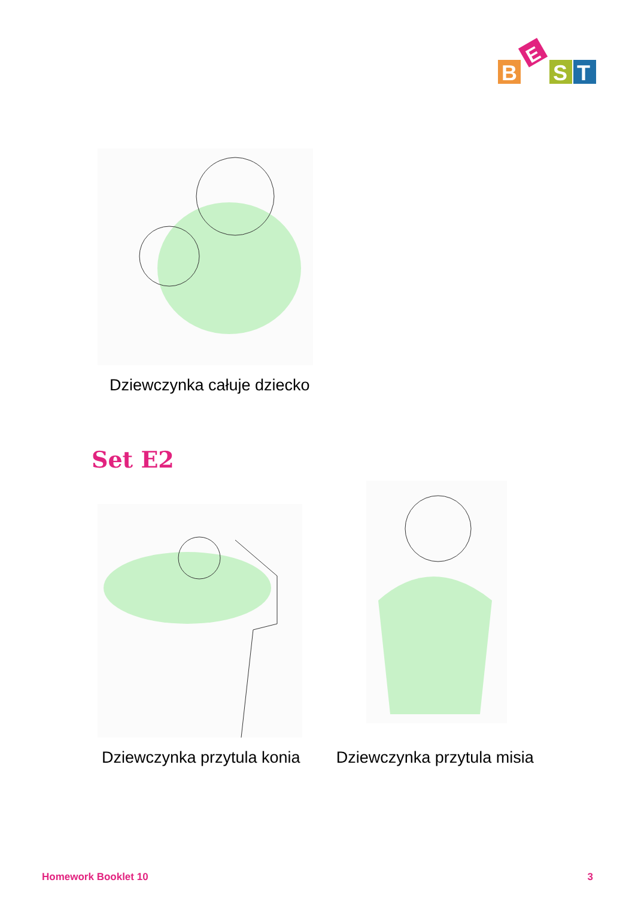B
E
S
T
Dziewczynka całuje dziecko
Set E2
Dziewczynka przytula konia Dziewczynka przytula misia
Homework Booklet 10 3